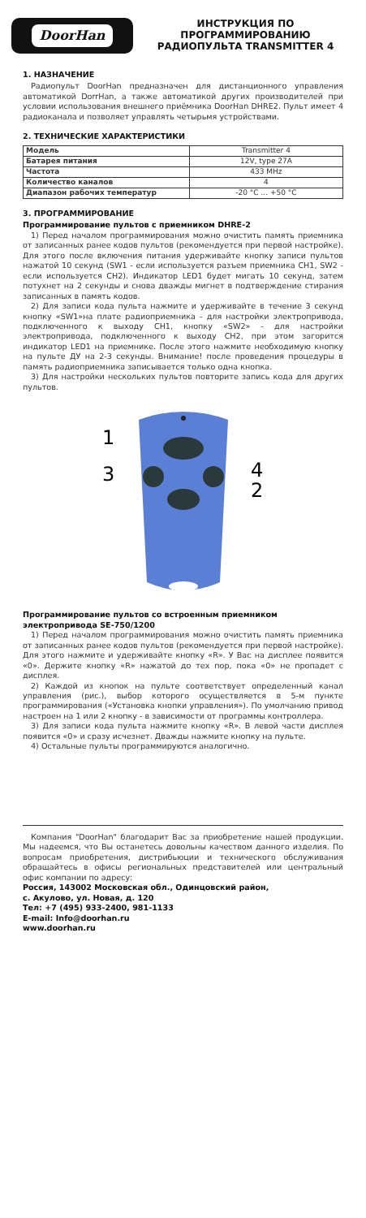DoorHan
ИНСТРУКЦИЯ ПО
ПРОГРАММИРОВАНИЮ
РАДИОПУЛЬТА TRANSMITTER 4
1. НАЗНАЧЕНИЕ
Радиопульт DoorHan предназначен для дистанционного управления автоматикой DorrHan, а также автоматикой других производителей при условии использования внешнего приёмника DoorHan DHRE2. Пульт имеет 4 радиоканала и позволяет управлять четырьмя устройствами.
2. ТЕХНИЧЕСКИЕ ХАРАКТЕРИСТИКИ
| Модель | Transmitter 4 |
| Батарея питания | 12V, type 27A |
| Частота | 433 MHz |
| Количество каналов | 4 |
| Диапазон рабочих температур | -20 °C ... +50 °C |
3. ПРОГРАММИРОВАНИЕ
Программирование пультов с приемником DHRE-2
1) Перед началом программирования можно очистить память приемника от записанных ранее кодов пультов (рекомендуется при первой настройке). Для этого после включения питания удерживайте кнопку записи пультов нажатой 10 секунд (SW1 - если используется разъем приемника CH1, SW2 - если используется CH2). Индикатор LED1 будет мигать 10 секунд, затем потухнет на 2 секунды и снова дважды мигнет в подтверждение стирания записанных в память кодов.
2) Для записи кода пульта нажмите и удерживайте в течение 3 секунд кнопку «SW1»на плате радиоприемника - для настройки электропривода, подключенного к выходу CH1, кнопку «SW2» - для настройки электропривода, подключенного к выходу CH2, при этом загорится индикатор LED1 на приемнике. После этого нажмите необходимую кнопку на пульте ДУ на 2-3 секунды. Внимание! после проведения процедуры в память радиоприемника записывается только одна кнопка.
3) Для настройки нескольких пультов повторите запись кода для других пультов.
1
3
4
2
Программирование пультов со встроенным приемником электропривода SE-750/1200
1) Перед началом программирования можно очистить память приемника от записанных ранее кодов пультов (рекомендуется при первой настройке). Для этого нажмите и удерживайте кнопку «R». У Вас на дисплее появится «0». Держите кнопку «R» нажатой до тех пор, пока «0» не пропадет с дисплея.
2) Каждой из кнопок на пульте соответствует определенный канал управления (рис.), выбор которого осуществляется в 5-м пункте программирования («Установка кнопки управления»). По умолчанию привод настроен на 1 или 2 кнопку - в зависимости от программы контроллера.
3) Для записи кода пульта нажмите кнопку «R». В левой части дисплея появится «0» и сразу исчезнет. Дважды нажмите кнопку на пульте.
4) Остальные пульты программируются аналогично.
Компания "DoorHan" благодарит Вас за приобретение нашей продукции. Мы надеемся, что Вы останетесь довольны качеством данного изделия. По вопросам приобретения, дистрибьюции и технического обслуживания обращайтесь в офисы региональных представителей или центральный офис компании по адресу:
Россия, 143002 Московская обл., Одинцовский район,
с. Акулово, ул. Новая, д. 120
Тел: +7 (495) 933-2400, 981-1133
E-mail: Info@doorhan.ru
www.doorhan.ru